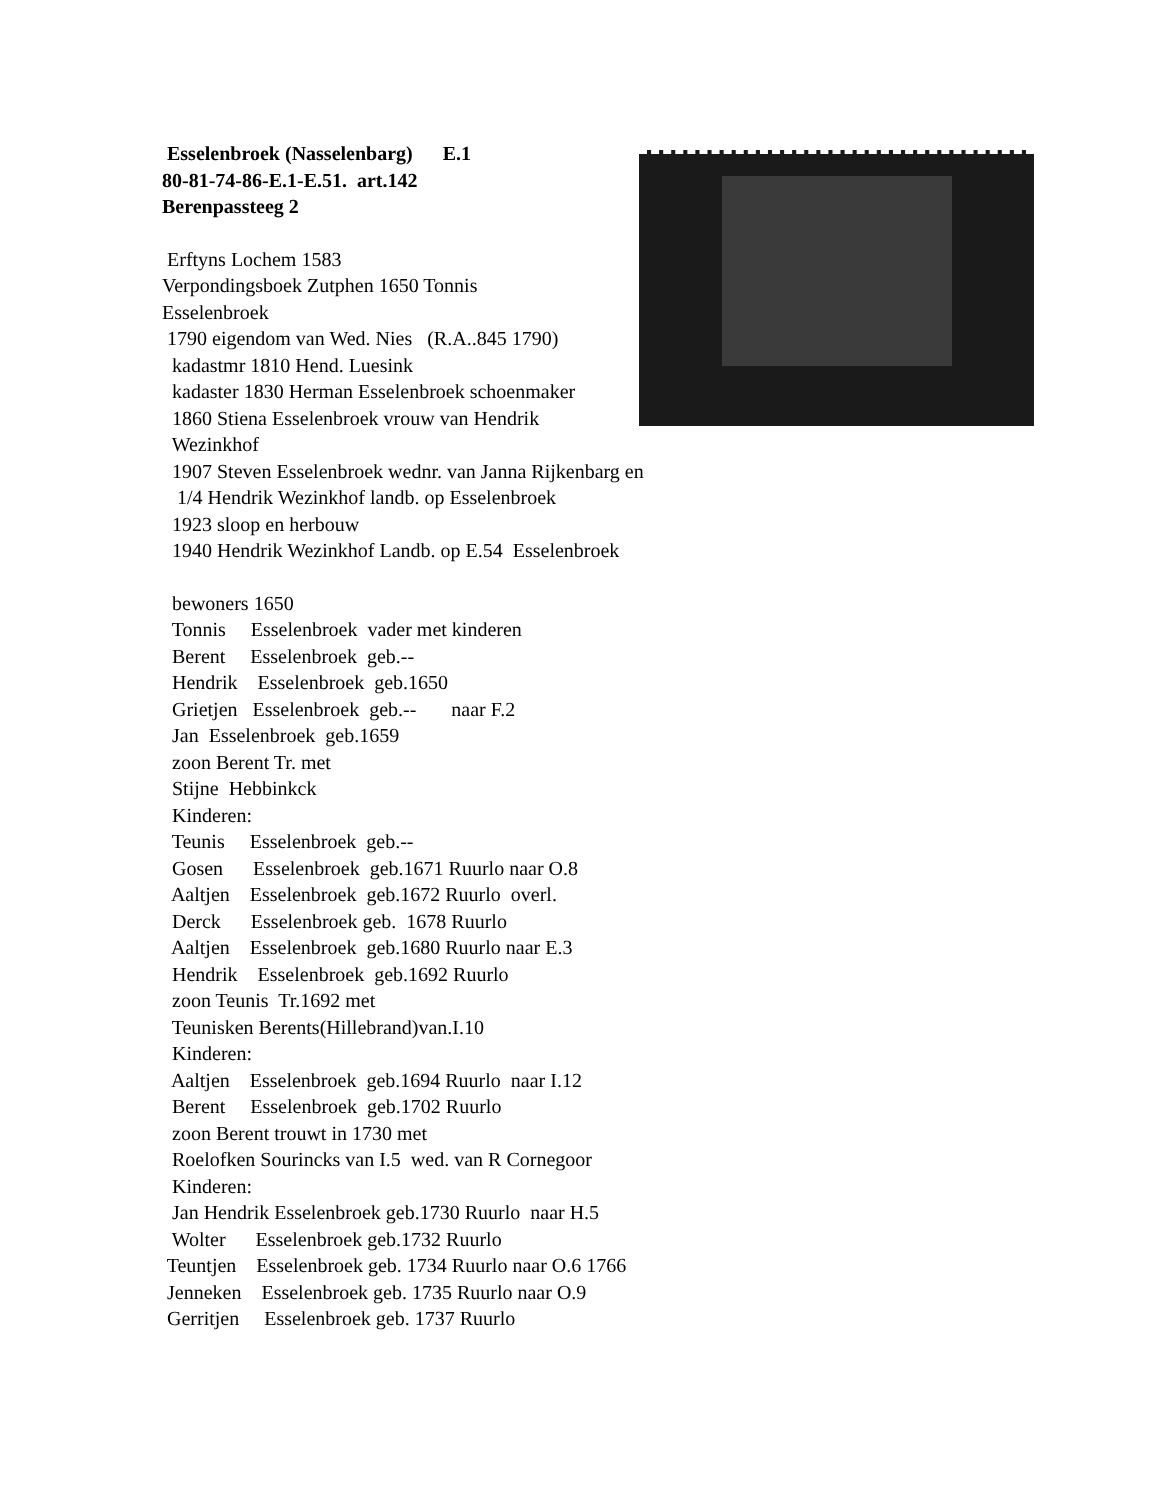Esselenbroek (Nasselenbarg) E.1
80-81-74-86-E.1-E.51. art.142
Berenpassteeg 2
Erftyns Lochem 1583
Verpondingsboek Zutphen 1650 Tonnis
Esselenbroek
1790 eigendom van Wed. Nies (R.A..845 1790)
kadastmr 1810 Hend. Luesink
kadaster 1830 Herman Esselenbroek schoenmaker
1860 Stiena Esselenbroek vrouw van Hendrik
Wezinkhof
1907 Steven Esselenbroek wednr. van Janna Rijkenbarg en
1/4 Hendrik Wezinkhof landb. op Esselenbroek
1923 sloop en herbouw
1940 Hendrik Wezinkhof Landb. op E.54 Esselenbroek
bewoners 1650
Tonnis Esselenbroek vader met kinderen
Berent Esselenbroek geb.--
Hendrik Esselenbroek geb.1650
Grietjen Esselenbroek geb.-- naar F.2
Jan Esselenbroek geb.1659
zoon Berent Tr. met
Stijne Hebbinkck
Kinderen:
Teunis Esselenbroek geb.--
Gosen Esselenbroek geb.1671 Ruurlo naar O.8
Aaltjen Esselenbroek geb.1672 Ruurlo overl.
Derck Esselenbroek geb. 1678 Ruurlo
Aaltjen Esselenbroek geb.1680 Ruurlo naar E.3
Hendrik Esselenbroek geb.1692 Ruurlo
zoon Teunis Tr.1692 met
Teunisken Berents(Hillebrand)van.I.10
Kinderen:
Aaltjen Esselenbroek geb.1694 Ruurlo naar I.12
Berent Esselenbroek geb.1702 Ruurlo
zoon Berent trouwt in 1730 met
Roelofken Sourincks van I.5 wed. van R Cornegoor
Kinderen:
Jan Hendrik Esselenbroek geb.1730 Ruurlo naar H.5
Wolter Esselenbroek geb.1732 Ruurlo
Teuntjen Esselenbroek geb. 1734 Ruurlo naar O.6 1766
Jenneken Esselenbroek geb. 1735 Ruurlo naar O.9
Gerritjen Esselenbroek geb. 1737 Ruurlo